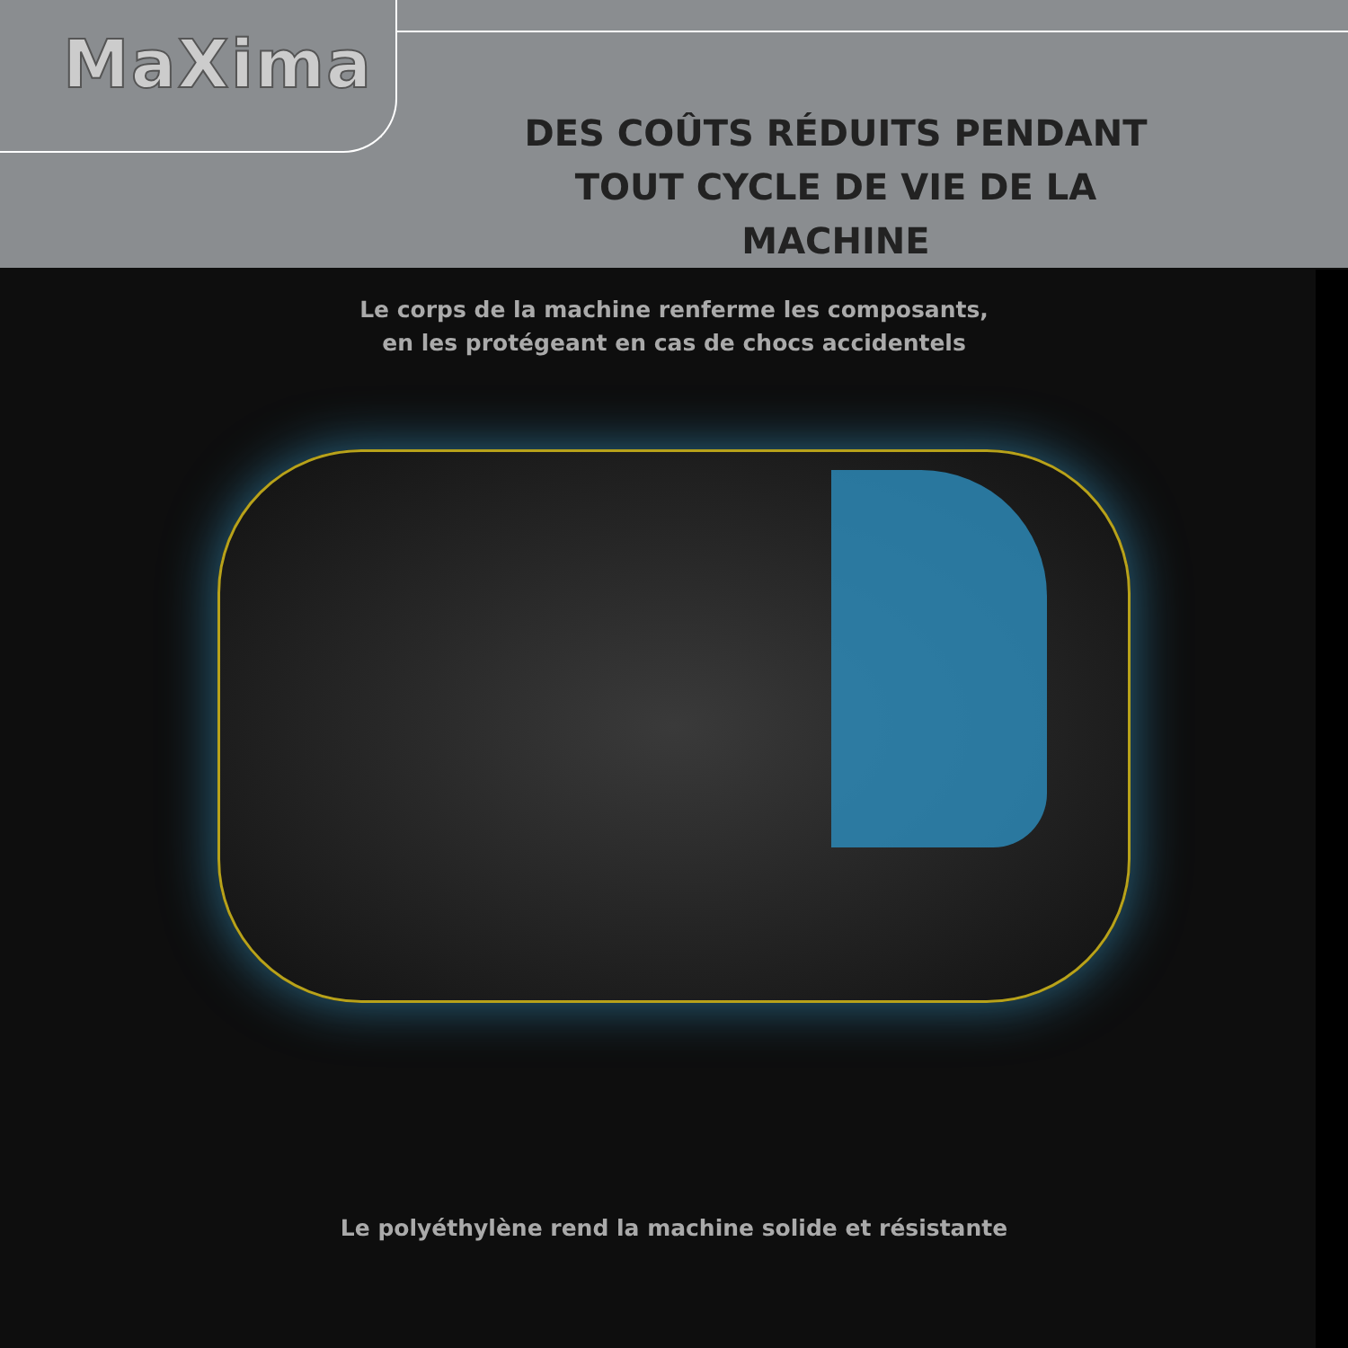MaXima
DES COÛTS RÉDUITS PENDANT TOUT CYCLE DE VIE DE LA MACHINE
Le corps de la machine renferme les composants,
en les protégeant en cas de chocs accidentels
Le polyéthylène rend la machine solide et résistante